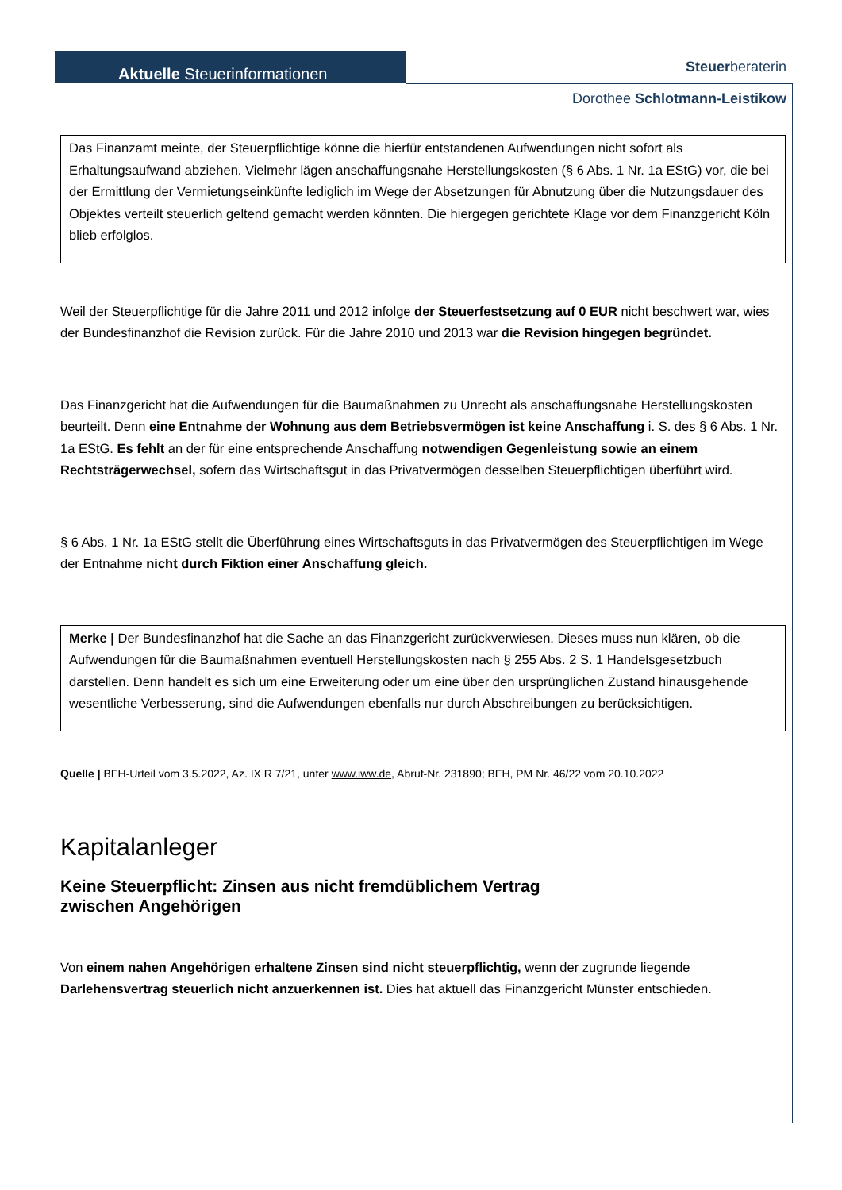Aktuelle Steuerinformationen Steuerberaterin
Dorothee Schlotmann-Leistikow
Das Finanzamt meinte, der Steuerpflichtige könne die hierfür entstandenen Aufwendungen nicht sofort als Erhaltungsaufwand abziehen. Vielmehr lägen anschaffungsnahe Herstellungskosten (§ 6 Abs. 1 Nr. 1a EStG) vor, die bei der Ermittlung der Vermietungseinkünfte lediglich im Wege der Absetzungen für Abnutzung über die Nutzungsdauer des Objektes verteilt steuerlich geltend gemacht werden könnten. Die hiergegen gerichtete Klage vor dem Finanzgericht Köln blieb erfolglos.
Weil der Steuerpflichtige für die Jahre 2011 und 2012 infolge der Steuerfestsetzung auf 0 EUR nicht beschwert war, wies der Bundesfinanzhof die Revision zurück. Für die Jahre 2010 und 2013 war die Revision hingegen begründet.
Das Finanzgericht hat die Aufwendungen für die Baumaßnahmen zu Unrecht als anschaffungsnahe Herstellungskosten beurteilt. Denn eine Entnahme der Wohnung aus dem Betriebsvermögen ist keine Anschaffung i. S. des § 6 Abs. 1 Nr. 1a EStG. Es fehlt an der für eine entsprechende Anschaffung notwendigen Gegenleistung sowie an einem Rechtsträgerwechsel, sofern das Wirtschaftsgut in das Privatvermögen desselben Steuerpflichtigen überführt wird.
§ 6 Abs. 1 Nr. 1a EStG stellt die Überführung eines Wirtschaftsguts in das Privatvermögen des Steuerpflichtigen im Wege der Entnahme nicht durch Fiktion einer Anschaffung gleich.
Merke | Der Bundesfinanzhof hat die Sache an das Finanzgericht zurückverwiesen. Dieses muss nun klären, ob die Aufwendungen für die Baumaßnahmen eventuell Herstellungskosten nach § 255 Abs. 2 S. 1 Handelsgesetzbuch darstellen. Denn handelt es sich um eine Erweiterung oder um eine über den ursprünglichen Zustand hinausgehende wesentliche Verbesserung, sind die Aufwendungen ebenfalls nur durch Abschreibungen zu berücksichtigen.
Quelle | BFH-Urteil vom 3.5.2022, Az. IX R 7/21, unter www.iww.de, Abruf-Nr. 231890; BFH, PM Nr. 46/22 vom 20.10.2022
Kapitalanleger
Keine Steuerpflicht: Zinsen aus nicht fremdüblichem Vertrag
zwischen Angehörigen
Von einem nahen Angehörigen erhaltene Zinsen sind nicht steuerpflichtig, wenn der zugrunde liegende Darlehensvertrag steuerlich nicht anzuerkennen ist. Dies hat aktuell das Finanzgericht Münster entschieden.